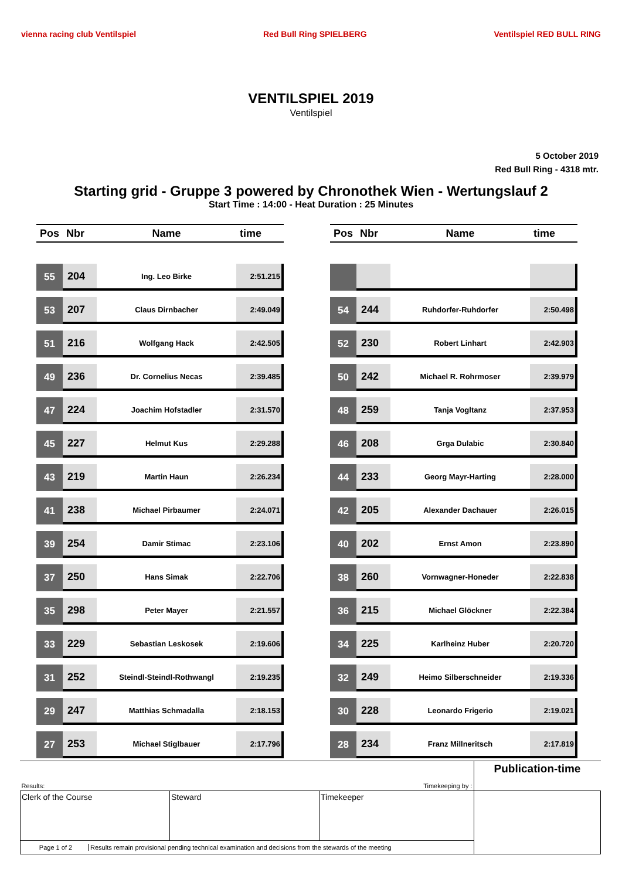vienna racing club Ventilspiel Red Bull Ring SPIELBERG Ventilspiel RED BULL RING
VENTILSPIEL 2019
Ventilspiel
5 October 2019
Red Bull Ring - 4318 mtr.
Starting grid - Gruppe 3 powered by Chronothek Wien - Wertungslauf 2
Start Time : 14:00 - Heat Duration : 25 Minutes
| Pos | Nbr | Name | time |
| --- | --- | --- | --- |
| 55 | 204 | Ing. Leo Birke | 2:51.215 |
| 53 | 207 | Claus Dirnbacher | 2:49.049 |
| 51 | 216 | Wolfgang Hack | 2:42.505 |
| 49 | 236 | Dr. Cornelius Necas | 2:39.485 |
| 47 | 224 | Joachim Hofstadler | 2:31.570 |
| 45 | 227 | Helmut Kus | 2:29.288 |
| 43 | 219 | Martin Haun | 2:26.234 |
| 41 | 238 | Michael Pirbaumer | 2:24.071 |
| 39 | 254 | Damir Stimac | 2:23.106 |
| 37 | 250 | Hans Simak | 2:22.706 |
| 35 | 298 | Peter Mayer | 2:21.557 |
| 33 | 229 | Sebastian Leskosek | 2:19.606 |
| 31 | 252 | Steindl-Steindl-Rothwangl | 2:19.235 |
| 29 | 247 | Matthias Schmadalla | 2:18.153 |
| 27 | 253 | Michael Stiglbauer | 2:17.796 |
| Pos | Nbr | Name | time |
| --- | --- | --- | --- |
| 54 | 244 | Ruhdorfer-Ruhdorfer | 2:50.498 |
| 52 | 230 | Robert Linhart | 2:42.903 |
| 50 | 242 | Michael R. Rohrmoser | 2:39.979 |
| 48 | 259 | Tanja Vogltanz | 2:37.953 |
| 46 | 208 | Grga Dulabic | 2:30.840 |
| 44 | 233 | Georg Mayr-Harting | 2:28.000 |
| 42 | 205 | Alexander Dachauer | 2:26.015 |
| 40 | 202 | Ernst Amon | 2:23.890 |
| 38 | 260 | Vornwagner-Honeder | 2:22.838 |
| 36 | 215 | Michael Glöckner | 2:22.384 |
| 34 | 225 | Karlheinz Huber | 2:20.720 |
| 32 | 249 | Heimo Silberschneider | 2:19.336 |
| 30 | 228 | Leonardo Frigerio | 2:19.021 |
| 28 | 234 | Franz Millneritsch | 2:17.819 |
| Results: | | Timekeeping by : | Publication-time |
| Clerk of the Course | Steward | Timekeeper | |
| Page 1 of 2 Results remain provisional pending technical examination and decisions from the stewards of the meeting | | | |